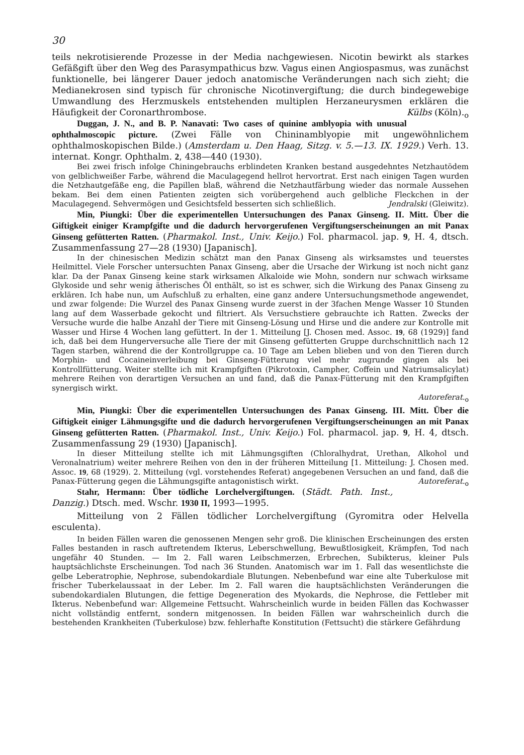30
teils nekrotisierende Prozesse in der Media nachgewiesen. Nicotin bewirkt als starkes Gefäßgift über den Weg des Parasympathicus bzw. Vagus einen Angiospasmus, was zunächst funktionelle, bei längerer Dauer jedoch anatomische Veränderungen nach sich zieht; die Medianekrosen sind typisch für chronische Nicotinvergiftung; die durch bindegewebige Umwandlung des Herzmuskels entstehenden multiplen Herzaneurysmen erklären die Häufigkeit der Coronarthrombose. Külbs (Köln).<sub>o</sub>
Duggan, J. N., and B. P. Nanavati: Two cases of quinine amblyopia with unusual ophthalmoscopic picture. (Zwei Fälle von Chininamblyopie mit ungewöhnlichem ophthalmoskopischen Bilde.) (Amsterdam u. Den Haag, Sitzg. v. 5.—13. IX. 1929.) Verh. 13. internat. Kongr. Ophthalm. 2, 438—440 (1930).
Bei zwei frisch infolge Chiningebrauchs erblindeten Kranken bestand ausgedehntes Netzhautödem von gelblichweißer Farbe, während die Maculagegend hellrot hervortrat. Erst nach einigen Tagen wurden die Netzhautgefäße eng, die Papillen blaß, während die Netzhautfärbung wieder das normale Aussehen bekam. Bei dem einen Patienten zeigten sich vorübergehend auch gelbliche Fleckchen in der Maculagegend. Sehvermögen und Gesichtsfeld besserten sich schließlich. Jendralski (Gleiwitz).
Min, Piungki: Über die experimentellen Untersuchungen des Panax Ginseng. II. Mitt. Über die Giftigkeit einiger Krampfgifte und die dadurch hervorgerufenen Vergiftungserscheinungen an mit Panax Ginseng gefütterten Ratten. (Pharmakol. Inst., Univ. Keijo.) Fol. pharmacol. jap. 9, H. 4, dtsch. Zusammenfassung 27—28 (1930) [Japanisch].
In der chinesischen Medizin schätzt man den Panax Ginseng als wirksamstes und teuerstes Heilmittel. Viele Forscher untersuchten Panax Ginseng, aber die Ursache der Wirkung ist noch nicht ganz klar. Da der Panax Ginseng keine stark wirksamen Alkaloide wie Mohn, sondern nur schwach wirksame Glykoside und sehr wenig ätherisches Öl enthält, so ist es schwer, sich die Wirkung des Panax Ginseng zu erklären. Ich habe nun, um Aufschluß zu erhalten, eine ganz andere Untersuchungsmethode angewendet, und zwar folgende: Die Wurzel des Panax Ginseng wurde zuerst in der 3fachen Menge Wasser 10 Stunden lang auf dem Wasserbade gekocht und filtriert. Als Versuchstiere gebrauchte ich Ratten. Zwecks der Versuche wurde die halbe Anzahl der Tiere mit Ginseng-Lösung und Hirse und die andere zur Kontrolle mit Wasser und Hirse 4 Wochen lang gefüttert. In der 1. Mitteilung [J. Chosen med. Assoc. 19, 68 (1929)] fand ich, daß bei dem Hungerversuche alle Tiere der mit Ginseng gefütterten Gruppe durchschnittlich nach 12 Tagen starben, während die der Kontrollgruppe ca. 10 Tage am Leben blieben und von den Tieren durch Morphin- und Cocaineinverleibung bei Ginseng-Fütterung viel mehr zugrunde gingen als bei Kontrollfütterung. Weiter stellte ich mit Krampfgiften (Pikrotoxin, Campher, Coffein und Natriumsalicylat) mehrere Reihen von derartigen Versuchen an und fand, daß die Panax-Fütterung mit den Krampfgiften synergisch wirkt.
Autoreferat.<sub>o</sub>
Min, Piungki: Über die experimentellen Untersuchungen des Panax Ginseng. III. Mitt. Über die Giftigkeit einiger Lähmungsgifte und die dadurch hervorgerufenen Vergiftungserscheinungen an mit Panax Ginseng gefütterten Ratten. (Pharmakol. Inst., Univ. Keijo.) Fol. pharmacol. jap. 9, H. 4, dtsch. Zusammenfassung 29 (1930) [Japanisch].
In dieser Mitteilung stellte ich mit Lähmungsgiften (Chloralhydrat, Urethan, Alkohol und Veronalnatrium) weiter mehrere Reihen von den in der früheren Mitteilung [1. Mitteilung: J. Chosen med. Assoc. 19, 68 (1929). 2. Mitteilung (vgl. vorstehendes Referat) angegebenen Versuchen an und fand, daß die Panax-Fütterung gegen die Lähmungsgifte antagonistisch wirkt. Autoreferat.<sub>o</sub>
Stahr, Hermann: Über tödliche Lorchelvergiftungen. (Städt. Path. Inst., Danzig.) Dtsch. med. Wschr. 1930 II, 1993—1995.
Mitteilung von 2 Fällen tödlicher Lorchelvergiftung (Gyromitra oder Helvella esculenta).
In beiden Fällen waren die genossenen Mengen sehr groß. Die klinischen Erscheinungen des ersten Falles bestanden in rasch auftretendem Ikterus, Leberschwellung, Bewußtlosigkeit, Krämpfen, Tod nach ungefähr 40 Stunden. — Im 2. Fall waren Leibschmerzen, Erbrechen, Subikterus, kleiner Puls hauptsächlichste Erscheinungen. Tod nach 36 Stunden. Anatomisch war im 1. Fall das wesentlichste die gelbe Leberatrophie, Nephrose, subendokardiale Blutungen. Nebenbefund war eine alte Tuberkulose mit frischer Tuberkelaussaat in der Leber. Im 2. Fall waren die hauptsächlichsten Veränderungen die subendokardialen Blutungen, die fettige Degeneration des Myokards, die Nephrose, die Fettleber mit Ikterus. Nebenbefund war: Allgemeine Fettsucht. Wahrscheinlich wurde in beiden Fällen das Kochwasser nicht vollständig entfernt, sondern mitgenossen. In beiden Fällen war wahrscheinlich durch die bestehenden Krankheiten (Tuberkulose) bzw. fehlerhafte Konstitution (Fettsucht) die stärkere Gefährdung